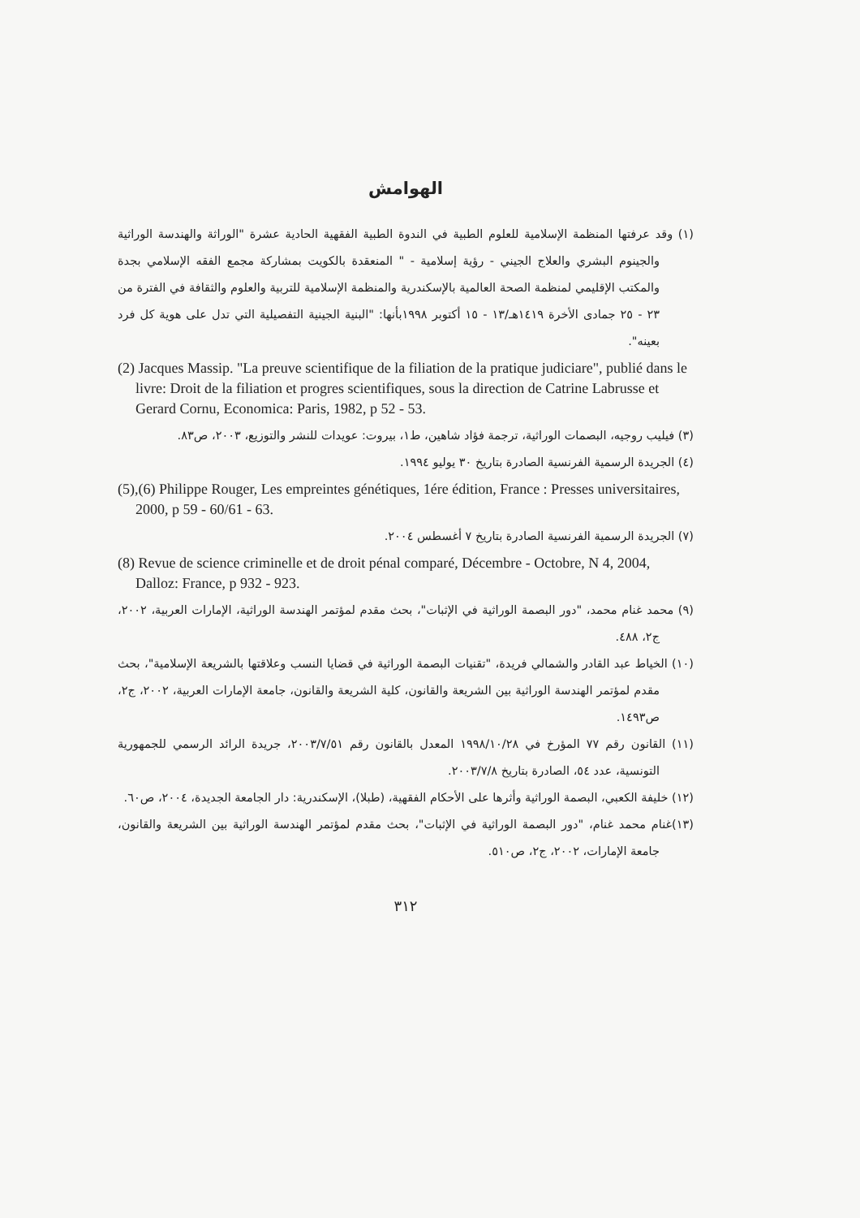الهوامش
(١) وقد عرفتها المنظمة الإسلامية للعلوم الطبية في الندوة الطبية الفقهية الحادية عشرة "الوراثة والهندسة الوراثية والجينوم البشري والعلاج الجيني - رؤية إسلامية - " المنعقدة بالكويت بمشاركة مجمع الفقه الإسلامي بجدة والمكتب الإقليمي لمنظمة الصحة العالمية بالإسكندرية والمنظمة الإسلامية للتربية والعلوم والثقافة في الفترة من ٢٣ - ٢٥ جمادى الأخرة ١٤١٩هـ/١٣ - ١٥ أكتوبر ١٩٩٨بأنها: "البنية الجينية التفصيلية التي تدل على هوية كل فرد بعينه".
(2) Jacques Massip. "La preuve scientifique de la filiation de la pratique judiciare", publié dans le livre: Droit de la filiation et progres scientifiques, sous la direction de Catrine Labrusse et Gerard Cornu, Economica: Paris, 1982, p 52 - 53.
(٣) فيليب روجيه، البصمات الوراثية، ترجمة فؤاد شاهين، ط١، بيروت: عويدات للنشر والتوزيع، ٢٠٠٣، ص٨٣.
(٤) الجريدة الرسمية الفرنسية الصادرة بتاريخ ٣٠ يوليو ١٩٩٤.
(5),(6) Philippe Rouger, Les empreintes génétiques, 1ére édition, France : Presses universitaires, 2000, p 59 - 60/61 - 63.
(٧) الجريدة الرسمية الفرنسية الصادرة بتاريخ ٧ أغسطس ٢٠٠٤.
(8) Revue de science criminelle et de droit pénal comparé, Décembre - Octobre, N 4, 2004, Dalloz: France, p 932 - 923.
(٩) محمد غنام محمد، "دور البصمة الوراثية في الإثبات"، بحث مقدم لمؤتمر الهندسة الوراثية، الإمارات العربية، ٢٠٠٢، ج٢، ٤٨٨.
(١٠) الخياط عبد القادر والشمالي فريدة، "تقنيات البصمة الوراثية في قضايا النسب وعلاقتها بالشريعة الإسلامية"، بحث مقدم لمؤتمر الهندسة الوراثية بين الشريعة والقانون، كلية الشريعة والقانون، جامعة الإمارات العربية، ٢٠٠٢، ج٢، ص١٤٩٣.
(١١) القانون رقم ٧٧ المؤرخ في ١٩٩٨/١٠/٢٨ المعدل بالقانون رقم ٢٠٠٣/٧/٥١، جريدة الرائد الرسمي للجمهورية التونسية، عدد ٥٤، الصادرة بتاريخ ٢٠٠٣/٧/٨.
(١٢) خليفة الكعبي، البصمة الوراثية وأثرها على الأحكام الفقهية، (طبلا)، الإسكندرية: دار الجامعة الجديدة، ٢٠٠٤، ص٦٠.
(١٣)غنام محمد غنام، "دور البصمة الوراثية في الإثبات"، بحث مقدم لمؤتمر الهندسة الوراثية بين الشريعة والقانون، جامعة الإمارات، ٢٠٠٢، ج٢، ص٥١٠.
٣١٢